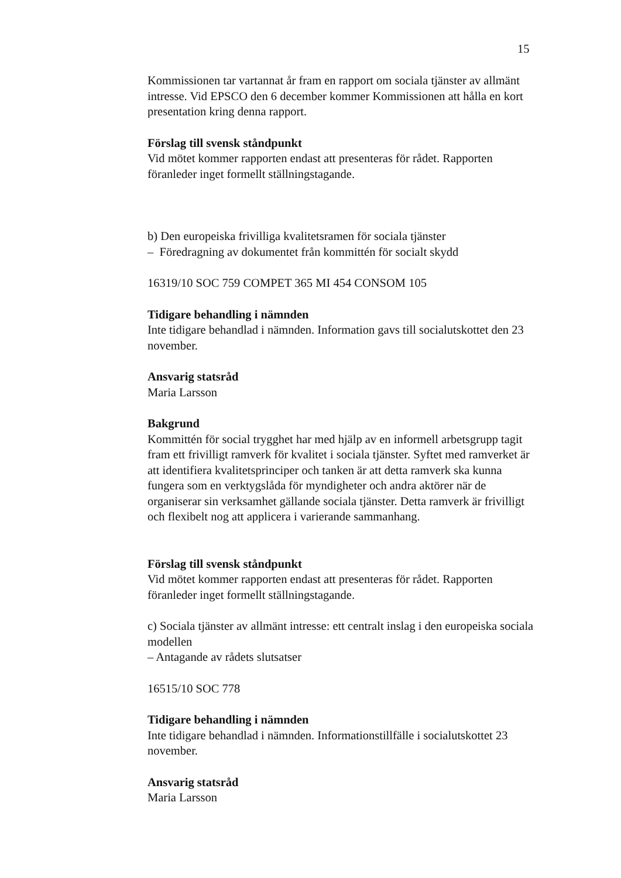15
Kommissionen tar vartannat år fram en rapport om sociala tjänster av allmänt intresse. Vid EPSCO den 6 december kommer Kommissionen att hålla en kort presentation kring denna rapport.
Förslag till svensk ståndpunkt
Vid mötet kommer rapporten endast att presenteras för rådet. Rapporten föranleder inget formellt ställningstagande.
b) Den europeiska frivilliga kvalitetsramen för sociala tjänster
– Föredragning av dokumentet från kommittén för socialt skydd
16319/10 SOC 759 COMPET 365 MI 454 CONSOM 105
Tidigare behandling i nämnden
Inte tidigare behandlad i nämnden. Information gavs till socialutskottet den 23 november.
Ansvarig statsråd
Maria Larsson
Bakgrund
Kommittén för social trygghet har med hjälp av en informell arbetsgrupp tagit fram ett frivilligt ramverk för kvalitet i sociala tjänster. Syftet med ramverket är att identifiera kvalitetsprinciper och tanken är att detta ramverk ska kunna fungera som en verktygslåda för myndigheter och andra aktörer när de organiserar sin verksamhet gällande sociala tjänster. Detta ramverk är frivilligt och flexibelt nog att applicera i varierande sammanhang.
Förslag till svensk ståndpunkt
Vid mötet kommer rapporten endast att presenteras för rådet. Rapporten föranleder inget formellt ställningstagande.
c) Sociala tjänster av allmänt intresse: ett centralt inslag i den europeiska sociala modellen
– Antagande av rådets slutsatser
16515/10 SOC 778
Tidigare behandling i nämnden
Inte tidigare behandlad i nämnden. Informationstillfälle i socialutskottet 23 november.
Ansvarig statsråd
Maria Larsson